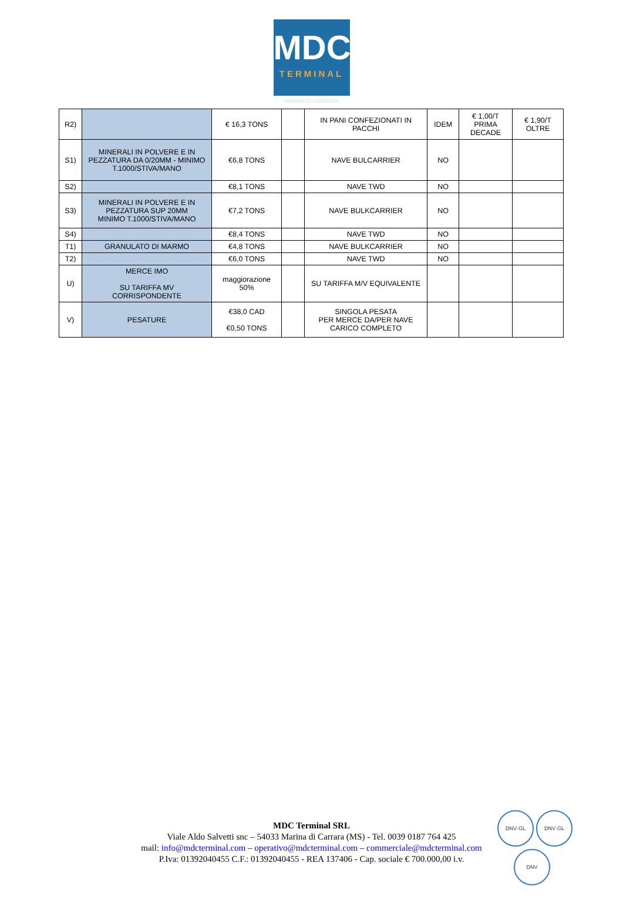MDC
TERMINAL
MARINA DI CARRARA
| R2) | | € 16,3 TONS | | IN PANI CONFEZIONATI IN PACCHI | IDEM | € 1,00/T PRIMA DECADE | € 1,90/T OLTRE |
| S1) | MINERALI IN POLVERE E IN PEZZATURA DA 0/20MM - MINIMO T.1000/STIVA/MANO | €6,8 TONS | | NAVE BULCARRIER | NO | | |
| S2) | | €8,1 TONS | | NAVE TWD | NO | | |
| S3) | MINERALI IN POLVERE E IN PEZZATURA SUP 20MM MINIMO T.1000/STIVA/MANO | €7,2 TONS | | NAVE BULKCARRIER | NO | | |
| S4) | | €8,4 TONS | | NAVE TWD | NO | | |
| T1) | GRANULATO DI MARMO | €4,8 TONS | | NAVE BULKCARRIER | NO | | |
| T2) | | €6,0 TONS | | NAVE TWD | NO | | |
| U) | MERCE IMO SU TARIFFA MV CORRISPONDENTE | maggiorazione 50% | | SU TARIFFA M/V EQUIVALENTE | | | |
| V) | PESATURE | €38,0 CAD €0,50 TONS | | SINGOLA PESATA PER MERCE DA/PER NAVE CARICO COMPLETO | | | |
MDC Terminal SRL
Viale Aldo Salvetti snc – 54033 Marina di Carrara (MS) - Tel. 0039 0187 764 425
mail: info@mdcterminal.com – operativo@mdcterminal.com – commerciale@mdcterminal.com
P.Iva: 01392040455 C.F.: 01392040455 - REA 137406 - Cap. sociale € 700.000,00 i.v.
DNV·GL DNV·GL
DNV